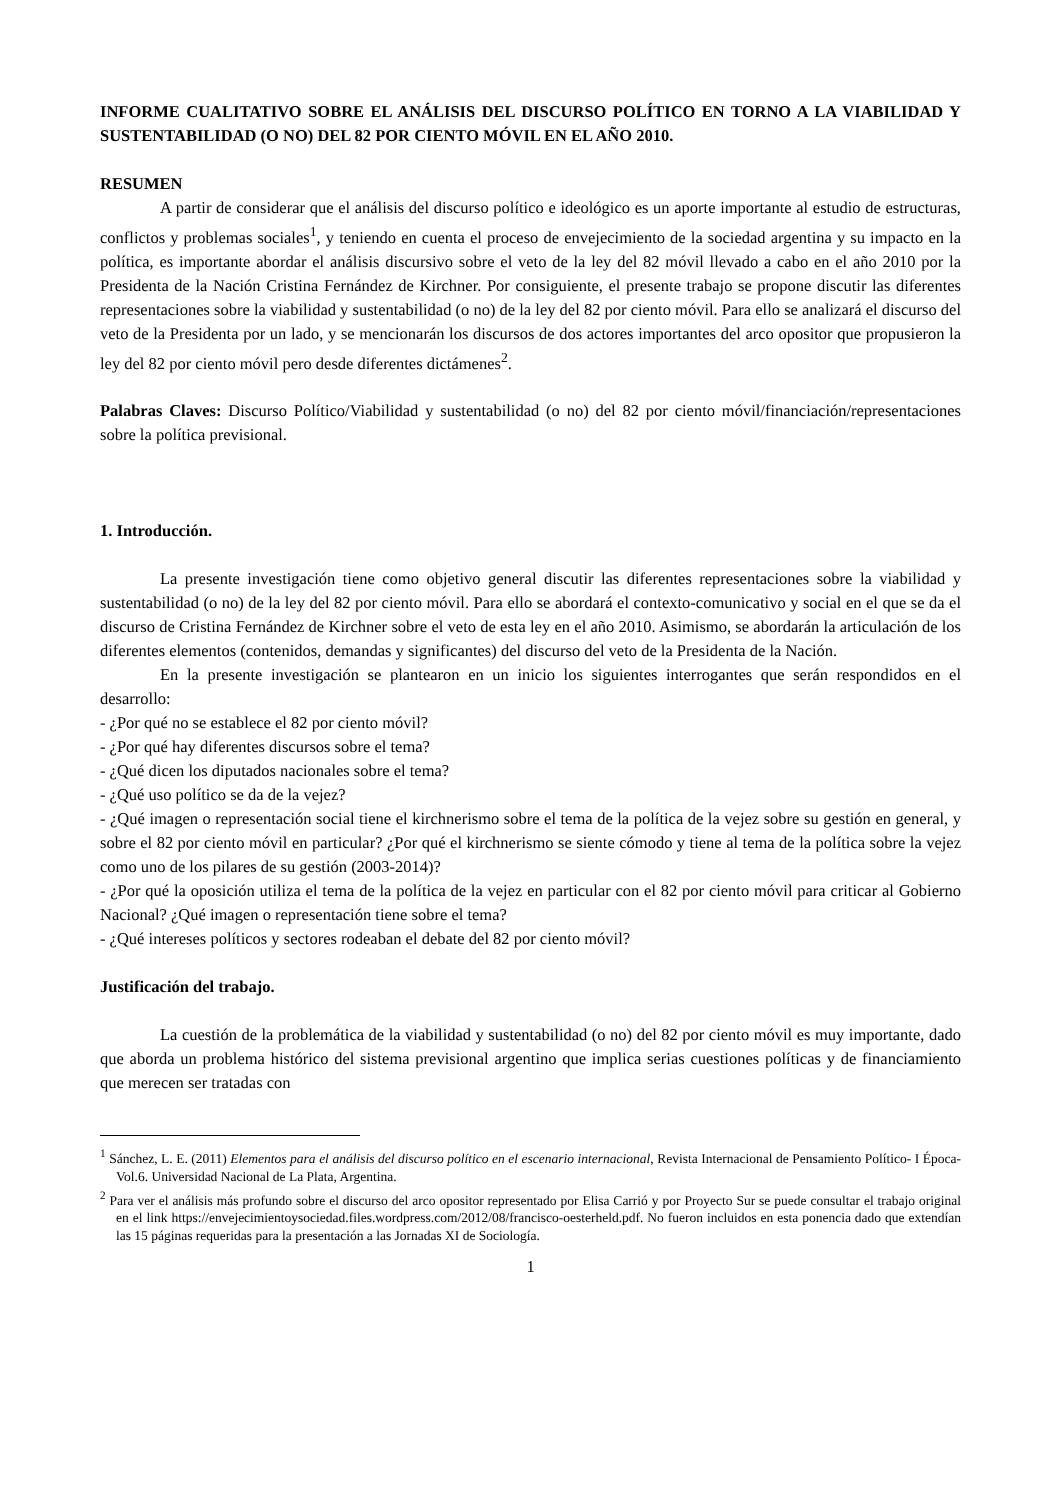INFORME CUALITATIVO SOBRE EL ANÁLISIS DEL DISCURSO POLÍTICO EN TORNO A LA VIABILIDAD Y SUSTENTABILIDAD (O NO) DEL 82 POR CIENTO MÓVIL EN EL AÑO 2010.
RESUMEN
A partir de considerar que el análisis del discurso político e ideológico es un aporte importante al estudio de estructuras, conflictos y problemas sociales<sup>1</sup>, y teniendo en cuenta el proceso de envejecimiento de la sociedad argentina y su impacto en la política, es importante abordar el análisis discursivo sobre el veto de la ley del 82 móvil llevado a cabo en el año 2010 por la Presidenta de la Nación Cristina Fernández de Kirchner. Por consiguiente, el presente trabajo se propone discutir las diferentes representaciones sobre la viabilidad y sustentabilidad (o no) de la ley del 82 por ciento móvil. Para ello se analizará el discurso del veto de la Presidenta por un lado, y se mencionarán los discursos de dos actores importantes del arco opositor que propusieron la ley del 82 por ciento móvil pero desde diferentes dictámenes<sup>2</sup>.
Palabras Claves: Discurso Político/Viabilidad y sustentabilidad (o no) del 82 por ciento móvil/financiación/representaciones sobre la política previsional.
1. Introducción.
La presente investigación tiene como objetivo general discutir las diferentes representaciones sobre la viabilidad y sustentabilidad (o no) de la ley del 82 por ciento móvil. Para ello se abordará el contexto-comunicativo y social en el que se da el discurso de Cristina Fernández de Kirchner sobre el veto de esta ley en el año 2010. Asimismo, se abordarán la articulación de los diferentes elementos (contenidos, demandas y significantes) del discurso del veto de la Presidenta de la Nación.
En la presente investigación se plantearon en un inicio los siguientes interrogantes que serán respondidos en el desarrollo:
- ¿Por qué no se establece el 82 por ciento móvil?
- ¿Por qué hay diferentes discursos sobre el tema?
- ¿Qué dicen los diputados nacionales sobre el tema?
- ¿Qué uso político se da de la vejez?
- ¿Qué imagen o representación social tiene el kirchnerismo sobre el tema de la política de la vejez sobre su gestión en general, y sobre el 82 por ciento móvil en particular? ¿Por qué el kirchnerismo se siente cómodo y tiene al tema de la política sobre la vejez como uno de los pilares de su gestión (2003-2014)?
- ¿Por qué la oposición utiliza el tema de la política de la vejez en particular con el 82 por ciento móvil para criticar al Gobierno Nacional? ¿Qué imagen o representación tiene sobre el tema?
- ¿Qué intereses políticos y sectores rodeaban el debate del 82 por ciento móvil?
Justificación del trabajo.
La cuestión de la problemática de la viabilidad y sustentabilidad (o no) del 82 por ciento móvil es muy importante, dado que aborda un problema histórico del sistema previsional argentino que implica serias cuestiones políticas y de financiamiento que merecen ser tratadas con
<sup>1</sup> Sánchez, L. E. (2011) Elementos para el análisis del discurso político en el escenario internacional, Revista Internacional de Pensamiento Político- I Época-Vol.6. Universidad Nacional de La Plata, Argentina.
<sup>2</sup> Para ver el análisis más profundo sobre el discurso del arco opositor representado por Elisa Carrió y por Proyecto Sur se puede consultar el trabajo original en el link https://envejecimientoysociedad.files.wordpress.com/2012/08/francisco-oesterheld.pdf. No fueron incluidos en esta ponencia dado que extendían las 15 páginas requeridas para la presentación a las Jornadas XI de Sociología.
1